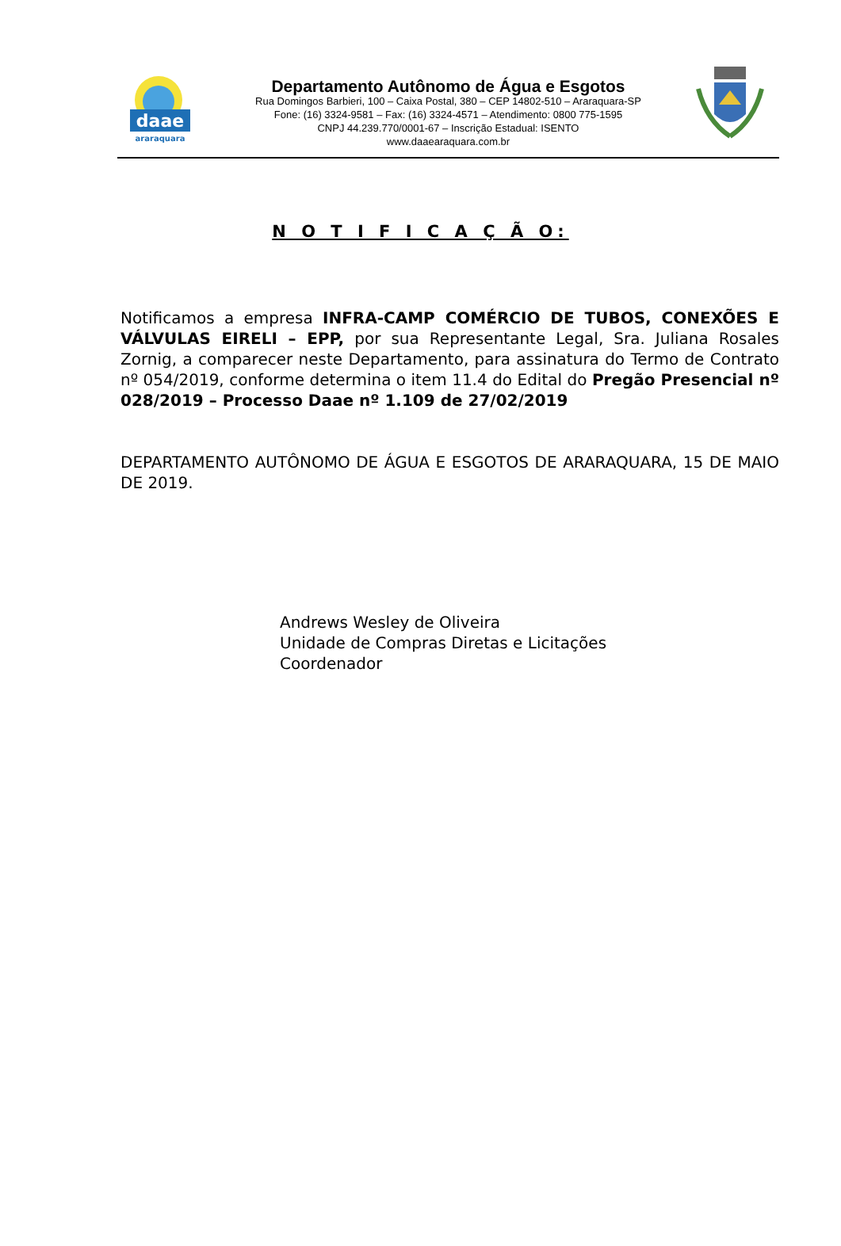daae
araraquara
Departamento Autônomo de Água e Esgotos
Rua Domingos Barbieri, 100 – Caixa Postal, 380 – CEP 14802-510 – Araraquara-SP
Fone: (16) 3324-9581 – Fax: (16) 3324-4571 – Atendimento: 0800 775-1595
CNPJ 44.239.770/0001-67 – Inscrição Estadual: ISENTO
www.daaearaquara.com.br
N O T I F I C A Ç Ã O:
Notificamos a empresa INFRA-CAMP COMÉRCIO DE TUBOS, CONEXÕES E VÁLVULAS EIRELI – EPP, por sua Representante Legal, Sra. Juliana Rosales Zornig, a comparecer neste Departamento, para assinatura do Termo de Contrato nº 054/2019, conforme determina o item 11.4 do Edital do Pregão Presencial nº 028/2019 – Processo Daae nº 1.109 de 27/02/2019
DEPARTAMENTO AUTÔNOMO DE ÁGUA E ESGOTOS DE ARARAQUARA, 15 DE MAIO DE 2019.
Andrews Wesley de Oliveira
Unidade de Compras Diretas e Licitações
Coordenador